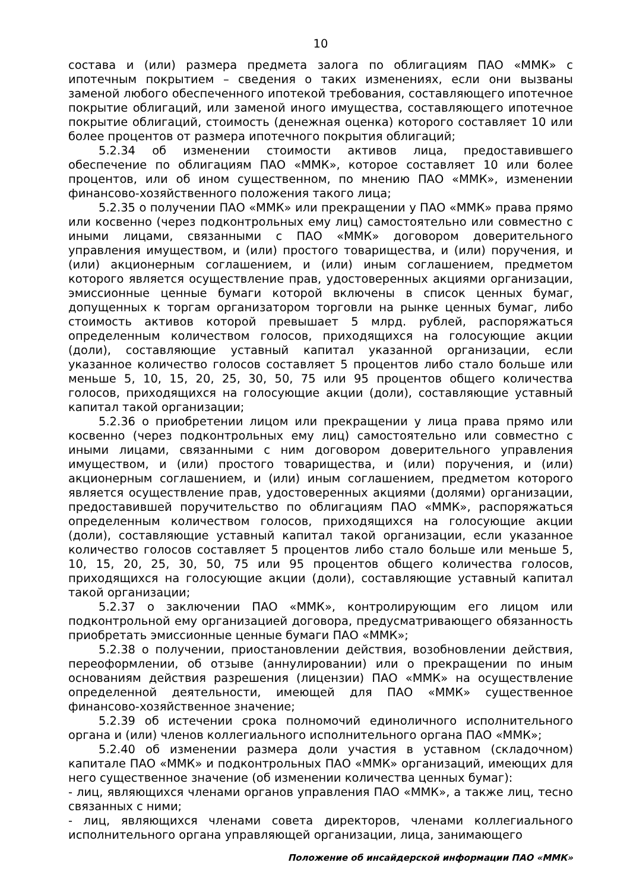10
состава и (или) размера предмета залога по облигациям ПАО «ММК» с ипотечным покрытием – сведения о таких изменениях, если они вызваны заменой любого обеспеченного ипотекой требования, составляющего ипотечное покрытие облигаций, или заменой иного имущества, составляющего ипотечное покрытие облигаций, стоимость (денежная оценка) которого составляет 10 или более процентов от размера ипотечного покрытия облигаций;
5.2.34 об изменении стоимости активов лица, предоставившего обеспечение по облигациям ПАО «ММК», которое составляет 10 или более процентов, или об ином существенном, по мнению ПАО «ММК», изменении финансово-хозяйственного положения такого лица;
5.2.35 о получении ПАО «ММК» или прекращении у ПАО «ММК» права прямо или косвенно (через подконтрольных ему лиц) самостоятельно или совместно с иными лицами, связанными с ПАО «ММК» договором доверительного управления имуществом, и (или) простого товарищества, и (или) поручения, и (или) акционерным соглашением, и (или) иным соглашением, предметом которого является осуществление прав, удостоверенных акциями организации, эмиссионные ценные бумаги которой включены в список ценных бумаг, допущенных к торгам организатором торговли на рынке ценных бумаг, либо стоимость активов которой превышает 5 млрд. рублей, распоряжаться определенным количеством голосов, приходящихся на голосующие акции (доли), составляющие уставный капитал указанной организации, если указанное количество голосов составляет 5 процентов либо стало больше или меньше 5, 10, 15, 20, 25, 30, 50, 75 или 95 процентов общего количества голосов, приходящихся на голосующие акции (доли), составляющие уставный капитал такой организации;
5.2.36 о приобретении лицом или прекращении у лица права прямо или косвенно (через подконтрольных ему лиц) самостоятельно или совместно с иными лицами, связанными с ним договором доверительного управления имуществом, и (или) простого товарищества, и (или) поручения, и (или) акционерным соглашением, и (или) иным соглашением, предметом которого является осуществление прав, удостоверенных акциями (долями) организации, предоставившей поручительство по облигациям ПАО «ММК», распоряжаться определенным количеством голосов, приходящихся на голосующие акции (доли), составляющие уставный капитал такой организации, если указанное количество голосов составляет 5 процентов либо стало больше или меньше 5, 10, 15, 20, 25, 30, 50, 75 или 95 процентов общего количества голосов, приходящихся на голосующие акции (доли), составляющие уставный капитал такой организации;
5.2.37 о заключении ПАО «ММК», контролирующим его лицом или подконтрольной ему организацией договора, предусматривающего обязанность приобретать эмиссионные ценные бумаги ПАО «ММК»;
5.2.38 о получении, приостановлении действия, возобновлении действия, переоформлении, об отзыве (аннулировании) или о прекращении по иным основаниям действия разрешения (лицензии) ПАО «ММК» на осуществление определенной деятельности, имеющей для ПАО «ММК» существенное финансово-хозяйственное значение;
5.2.39 об истечении срока полномочий единоличного исполнительного органа и (или) членов коллегиального исполнительного органа ПАО «ММК»;
5.2.40 об изменении размера доли участия в уставном (складочном) капитале ПАО «ММК» и подконтрольных ПАО «ММК» организаций, имеющих для него существенное значение (об изменении количества ценных бумаг):
- лиц, являющихся членами органов управления ПАО «ММК», а также лиц, тесно связанных с ними;
- лиц, являющихся членами совета директоров, членами коллегиального исполнительного органа управляющей организации, лица, занимающего
Положение об инсайдерской информации ПАО «ММК»